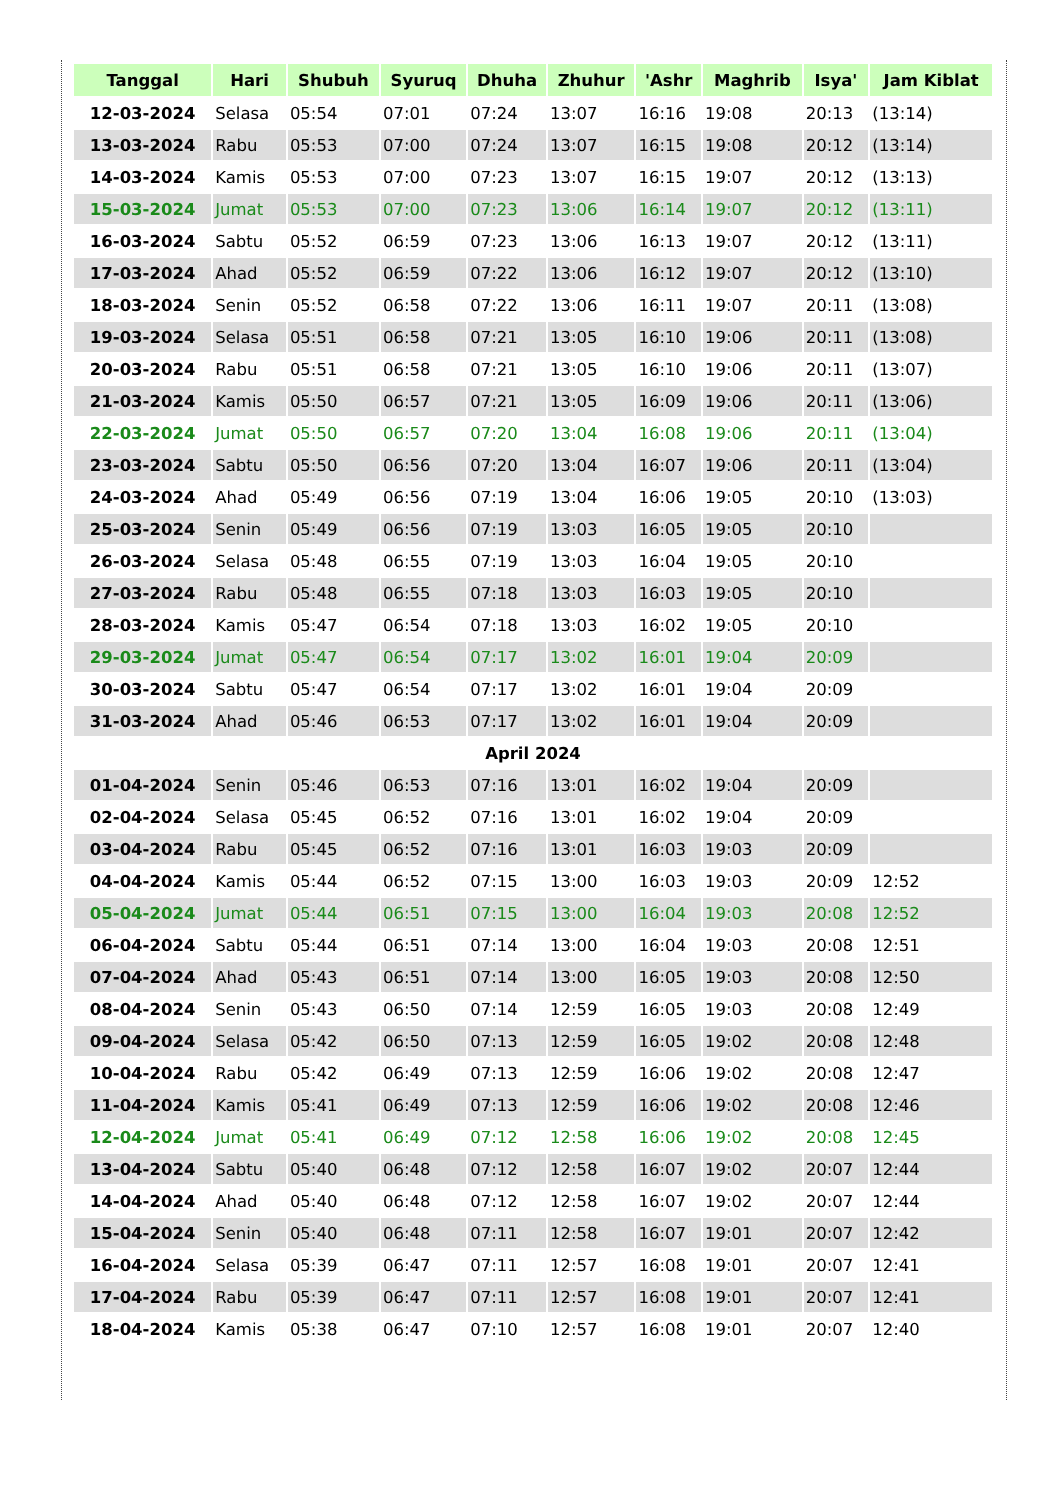| Tanggal | Hari | Shubuh | Syuruq | Dhuha | Zhuhur | 'Ashr | Maghrib | Isya' | Jam Kiblat |
| --- | --- | --- | --- | --- | --- | --- | --- | --- | --- |
| 12-03-2024 | Selasa | 05:54 | 07:01 | 07:24 | 13:07 | 16:16 | 19:08 | 20:13 | (13:14) |
| 13-03-2024 | Rabu | 05:53 | 07:00 | 07:24 | 13:07 | 16:15 | 19:08 | 20:12 | (13:14) |
| 14-03-2024 | Kamis | 05:53 | 07:00 | 07:23 | 13:07 | 16:15 | 19:07 | 20:12 | (13:13) |
| 15-03-2024 | Jumat | 05:53 | 07:00 | 07:23 | 13:06 | 16:14 | 19:07 | 20:12 | (13:11) |
| 16-03-2024 | Sabtu | 05:52 | 06:59 | 07:23 | 13:06 | 16:13 | 19:07 | 20:12 | (13:11) |
| 17-03-2024 | Ahad | 05:52 | 06:59 | 07:22 | 13:06 | 16:12 | 19:07 | 20:12 | (13:10) |
| 18-03-2024 | Senin | 05:52 | 06:58 | 07:22 | 13:06 | 16:11 | 19:07 | 20:11 | (13:08) |
| 19-03-2024 | Selasa | 05:51 | 06:58 | 07:21 | 13:05 | 16:10 | 19:06 | 20:11 | (13:08) |
| 20-03-2024 | Rabu | 05:51 | 06:58 | 07:21 | 13:05 | 16:10 | 19:06 | 20:11 | (13:07) |
| 21-03-2024 | Kamis | 05:50 | 06:57 | 07:21 | 13:05 | 16:09 | 19:06 | 20:11 | (13:06) |
| 22-03-2024 | Jumat | 05:50 | 06:57 | 07:20 | 13:04 | 16:08 | 19:06 | 20:11 | (13:04) |
| 23-03-2024 | Sabtu | 05:50 | 06:56 | 07:20 | 13:04 | 16:07 | 19:06 | 20:11 | (13:04) |
| 24-03-2024 | Ahad | 05:49 | 06:56 | 07:19 | 13:04 | 16:06 | 19:05 | 20:10 | (13:03) |
| 25-03-2024 | Senin | 05:49 | 06:56 | 07:19 | 13:03 | 16:05 | 19:05 | 20:10 | |
| 26-03-2024 | Selasa | 05:48 | 06:55 | 07:19 | 13:03 | 16:04 | 19:05 | 20:10 | |
| 27-03-2024 | Rabu | 05:48 | 06:55 | 07:18 | 13:03 | 16:03 | 19:05 | 20:10 | |
| 28-03-2024 | Kamis | 05:47 | 06:54 | 07:18 | 13:03 | 16:02 | 19:05 | 20:10 | |
| 29-03-2024 | Jumat | 05:47 | 06:54 | 07:17 | 13:02 | 16:01 | 19:04 | 20:09 | |
| 30-03-2024 | Sabtu | 05:47 | 06:54 | 07:17 | 13:02 | 16:01 | 19:04 | 20:09 | |
| 31-03-2024 | Ahad | 05:46 | 06:53 | 07:17 | 13:02 | 16:01 | 19:04 | 20:09 | |
| April 2024 | | | | | | | | | |
| 01-04-2024 | Senin | 05:46 | 06:53 | 07:16 | 13:01 | 16:02 | 19:04 | 20:09 | |
| 02-04-2024 | Selasa | 05:45 | 06:52 | 07:16 | 13:01 | 16:02 | 19:04 | 20:09 | |
| 03-04-2024 | Rabu | 05:45 | 06:52 | 07:16 | 13:01 | 16:03 | 19:03 | 20:09 | |
| 04-04-2024 | Kamis | 05:44 | 06:52 | 07:15 | 13:00 | 16:03 | 19:03 | 20:09 | 12:52 |
| 05-04-2024 | Jumat | 05:44 | 06:51 | 07:15 | 13:00 | 16:04 | 19:03 | 20:08 | 12:52 |
| 06-04-2024 | Sabtu | 05:44 | 06:51 | 07:14 | 13:00 | 16:04 | 19:03 | 20:08 | 12:51 |
| 07-04-2024 | Ahad | 05:43 | 06:51 | 07:14 | 13:00 | 16:05 | 19:03 | 20:08 | 12:50 |
| 08-04-2024 | Senin | 05:43 | 06:50 | 07:14 | 12:59 | 16:05 | 19:03 | 20:08 | 12:49 |
| 09-04-2024 | Selasa | 05:42 | 06:50 | 07:13 | 12:59 | 16:05 | 19:02 | 20:08 | 12:48 |
| 10-04-2024 | Rabu | 05:42 | 06:49 | 07:13 | 12:59 | 16:06 | 19:02 | 20:08 | 12:47 |
| 11-04-2024 | Kamis | 05:41 | 06:49 | 07:13 | 12:59 | 16:06 | 19:02 | 20:08 | 12:46 |
| 12-04-2024 | Jumat | 05:41 | 06:49 | 07:12 | 12:58 | 16:06 | 19:02 | 20:08 | 12:45 |
| 13-04-2024 | Sabtu | 05:40 | 06:48 | 07:12 | 12:58 | 16:07 | 19:02 | 20:07 | 12:44 |
| 14-04-2024 | Ahad | 05:40 | 06:48 | 07:12 | 12:58 | 16:07 | 19:02 | 20:07 | 12:44 |
| 15-04-2024 | Senin | 05:40 | 06:48 | 07:11 | 12:58 | 16:07 | 19:01 | 20:07 | 12:42 |
| 16-04-2024 | Selasa | 05:39 | 06:47 | 07:11 | 12:57 | 16:08 | 19:01 | 20:07 | 12:41 |
| 17-04-2024 | Rabu | 05:39 | 06:47 | 07:11 | 12:57 | 16:08 | 19:01 | 20:07 | 12:41 |
| 18-04-2024 | Kamis | 05:38 | 06:47 | 07:10 | 12:57 | 16:08 | 19:01 | 20:07 | 12:40 |